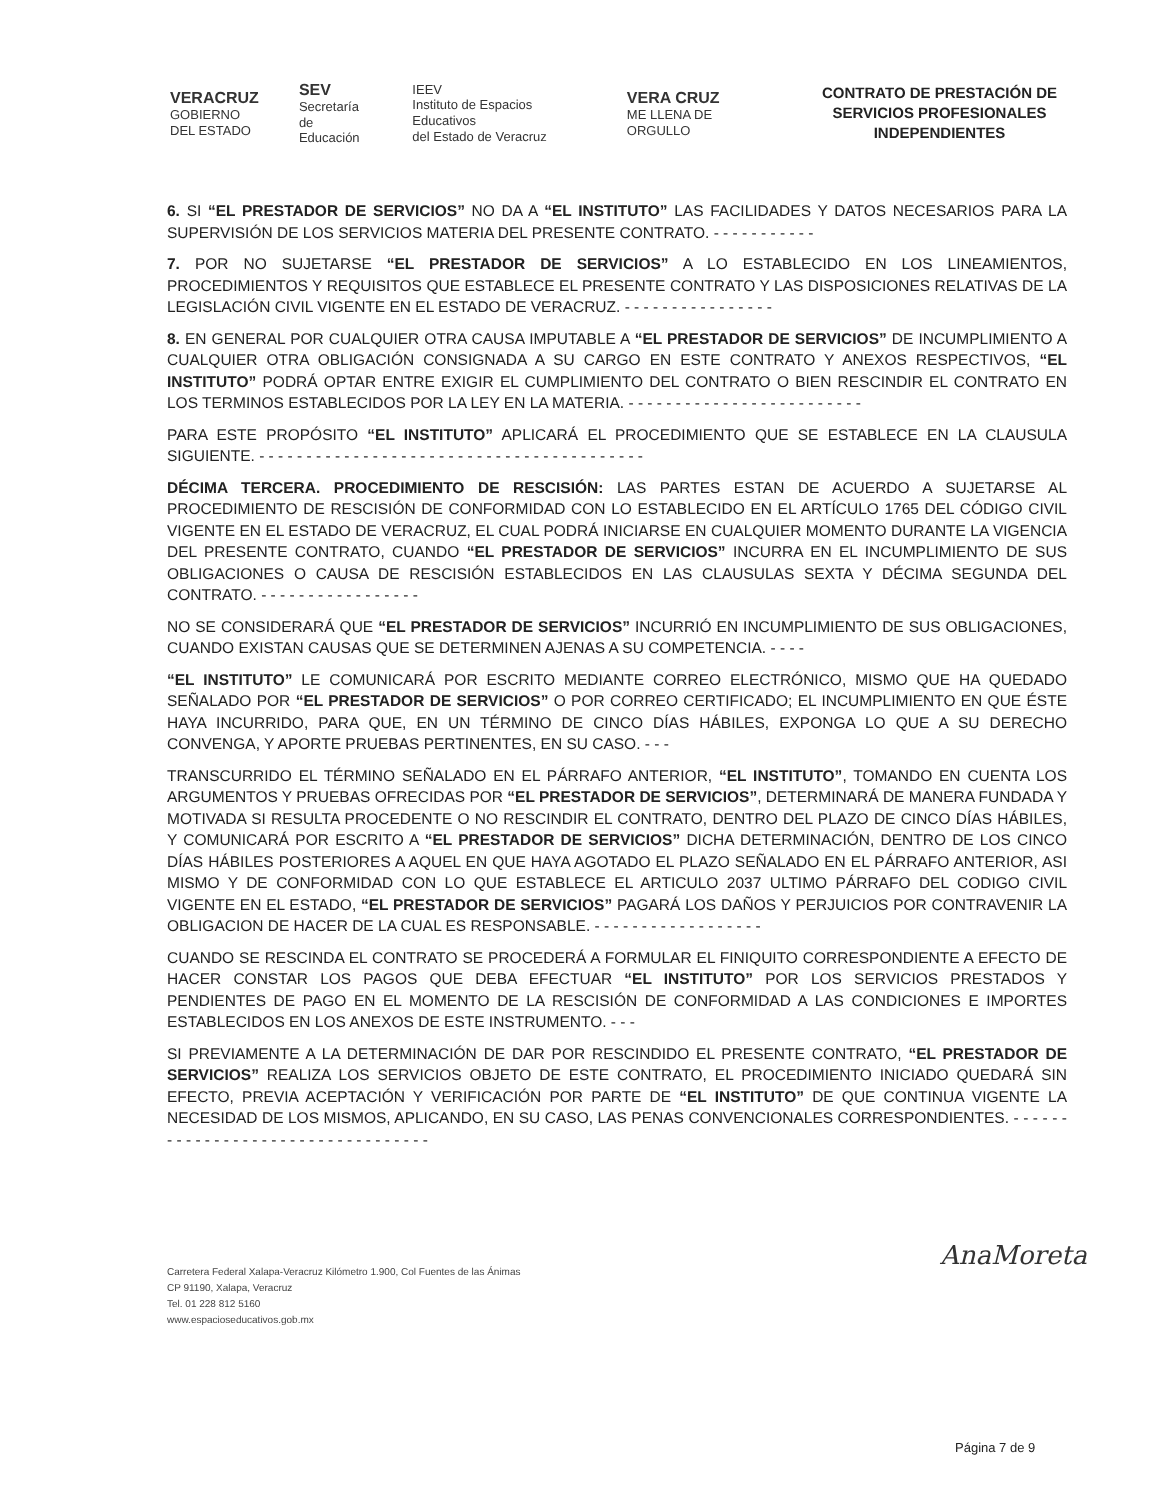VERACRUZ
GOBIERNO
DEL ESTADO
SEV
Secretaría
de Educación
IEEV
Instituto de Espacios Educativos
del Estado de Veracruz
VERA CRUZ
ME LLENA DE ORGULLO
CONTRATO DE PRESTACIÓN DE SERVICIOS PROFESIONALES INDEPENDIENTES
6. SI “EL PRESTADOR DE SERVICIOS” NO DA A “EL INSTITUTO” LAS FACILIDADES Y DATOS NECESARIOS PARA LA SUPERVISIÓN DE LOS SERVICIOS MATERIA DEL PRESENTE CONTRATO. - - - - - - - - - - -
7. POR NO SUJETARSE “EL PRESTADOR DE SERVICIOS” A LO ESTABLECIDO EN LOS LINEAMIENTOS, PROCEDIMIENTOS Y REQUISITOS QUE ESTABLECE EL PRESENTE CONTRATO Y LAS DISPOSICIONES RELATIVAS DE LA LEGISLACIÓN CIVIL VIGENTE EN EL ESTADO DE VERACRUZ. - - - - - - - - - - - - - - - -
8. EN GENERAL POR CUALQUIER OTRA CAUSA IMPUTABLE A “EL PRESTADOR DE SERVICIOS” DE INCUMPLIMIENTO A CUALQUIER OTRA OBLIGACIÓN CONSIGNADA A SU CARGO EN ESTE CONTRATO Y ANEXOS RESPECTIVOS, “EL INSTITUTO” PODRÁ OPTAR ENTRE EXIGIR EL CUMPLIMIENTO DEL CONTRATO O BIEN RESCINDIR EL CONTRATO EN LOS TERMINOS ESTABLECIDOS POR LA LEY EN LA MATERIA. - - - - - - - - - - - - - - - - - - - - - - - - -
PARA ESTE PROPÓSITO “EL INSTITUTO” APLICARÁ EL PROCEDIMIENTO QUE SE ESTABLECE EN LA CLAUSULA SIGUIENTE. - - - - - - - - - - - - - - - - - - - - - - - - - - - - - - - - - - - - - - - - -
DÉCIMA TERCERA. PROCEDIMIENTO DE RESCISIÓN: LAS PARTES ESTAN DE ACUERDO A SUJETARSE AL PROCEDIMIENTO DE RESCISIÓN DE CONFORMIDAD CON LO ESTABLECIDO EN EL ARTÍCULO 1765 DEL CÓDIGO CIVIL VIGENTE EN EL ESTADO DE VERACRUZ, EL CUAL PODRÁ INICIARSE EN CUALQUIER MOMENTO DURANTE LA VIGENCIA DEL PRESENTE CONTRATO, CUANDO “EL PRESTADOR DE SERVICIOS” INCURRA EN EL INCUMPLIMIENTO DE SUS OBLIGACIONES O CAUSA DE RESCISIÓN ESTABLECIDOS EN LAS CLAUSULAS SEXTA Y DÉCIMA SEGUNDA DEL CONTRATO. - - - - - - - - - - - - - - - - -
NO SE CONSIDERARÁ QUE “EL PRESTADOR DE SERVICIOS” INCURRIÓ EN INCUMPLIMIENTO DE SUS OBLIGACIONES, CUANDO EXISTAN CAUSAS QUE SE DETERMINEN AJENAS A SU COMPETENCIA. - - - -
“EL INSTITUTO” LE COMUNICARÁ POR ESCRITO MEDIANTE CORREO ELECTRÓNICO, MISMO QUE HA QUEDADO SEÑALADO POR “EL PRESTADOR DE SERVICIOS” O POR CORREO CERTIFICADO; EL INCUMPLIMIENTO EN QUE ÉSTE HAYA INCURRIDO, PARA QUE, EN UN TÉRMINO DE CINCO DÍAS HÁBILES, EXPONGA LO QUE A SU DERECHO CONVENGA, Y APORTE PRUEBAS PERTINENTES, EN SU CASO. - - -
TRANSCURRIDO EL TÉRMINO SEÑALADO EN EL PÁRRAFO ANTERIOR, “EL INSTITUTO”, TOMANDO EN CUENTA LOS ARGUMENTOS Y PRUEBAS OFRECIDAS POR “EL PRESTADOR DE SERVICIOS”, DETERMINARÁ DE MANERA FUNDADA Y MOTIVADA SI RESULTA PROCEDENTE O NO RESCINDIR EL CONTRATO, DENTRO DEL PLAZO DE CINCO DÍAS HÁBILES, Y COMUNICARÁ POR ESCRITO A “EL PRESTADOR DE SERVICIOS” DICHA DETERMINACIÓN, DENTRO DE LOS CINCO DÍAS HÁBILES POSTERIORES A AQUEL EN QUE HAYA AGOTADO EL PLAZO SEÑALADO EN EL PÁRRAFO ANTERIOR, ASI MISMO Y DE CONFORMIDAD CON LO QUE ESTABLECE EL ARTICULO 2037 ULTIMO PÁRRAFO DEL CODIGO CIVIL VIGENTE EN EL ESTADO, “EL PRESTADOR DE SERVICIOS” PAGARÁ LOS DAÑOS Y PERJUICIOS POR CONTRAVENIR LA OBLIGACION DE HACER DE LA CUAL ES RESPONSABLE. - - - - - - - - - - - - - - - - - -
CUANDO SE RESCINDA EL CONTRATO SE PROCEDERÁ A FORMULAR EL FINIQUITO CORRESPONDIENTE A EFECTO DE HACER CONSTAR LOS PAGOS QUE DEBA EFECTUAR “EL INSTITUTO” POR LOS SERVICIOS PRESTADOS Y PENDIENTES DE PAGO EN EL MOMENTO DE LA RESCISIÓN DE CONFORMIDAD A LAS CONDICIONES E IMPORTES ESTABLECIDOS EN LOS ANEXOS DE ESTE INSTRUMENTO. - - -
SI PREVIAMENTE A LA DETERMINACIÓN DE DAR POR RESCINDIDO EL PRESENTE CONTRATO, “EL PRESTADOR DE SERVICIOS” REALIZA LOS SERVICIOS OBJETO DE ESTE CONTRATO, EL PROCEDIMIENTO INICIADO QUEDARÁ SIN EFECTO, PREVIA ACEPTACIÓN Y VERIFICACIÓN POR PARTE DE “EL INSTITUTO” DE QUE CONTINUA VIGENTE LA NECESIDAD DE LOS MISMOS, APLICANDO, EN SU CASO, LAS PENAS CONVENCIONALES CORRESPONDIENTES. - - - - - - - - - - - - - - - - - - - - - - - - - - - - - - - - - -
Carretera Federal Xalapa-Veracruz Kilómetro 1.900, Col Fuentes de las Ánimas
CP 91190, Xalapa, Veracruz
Tel. 01 228 812 5160
www.espacioseducativos.gob.mx
AnaMoreta
Página 7 de 9